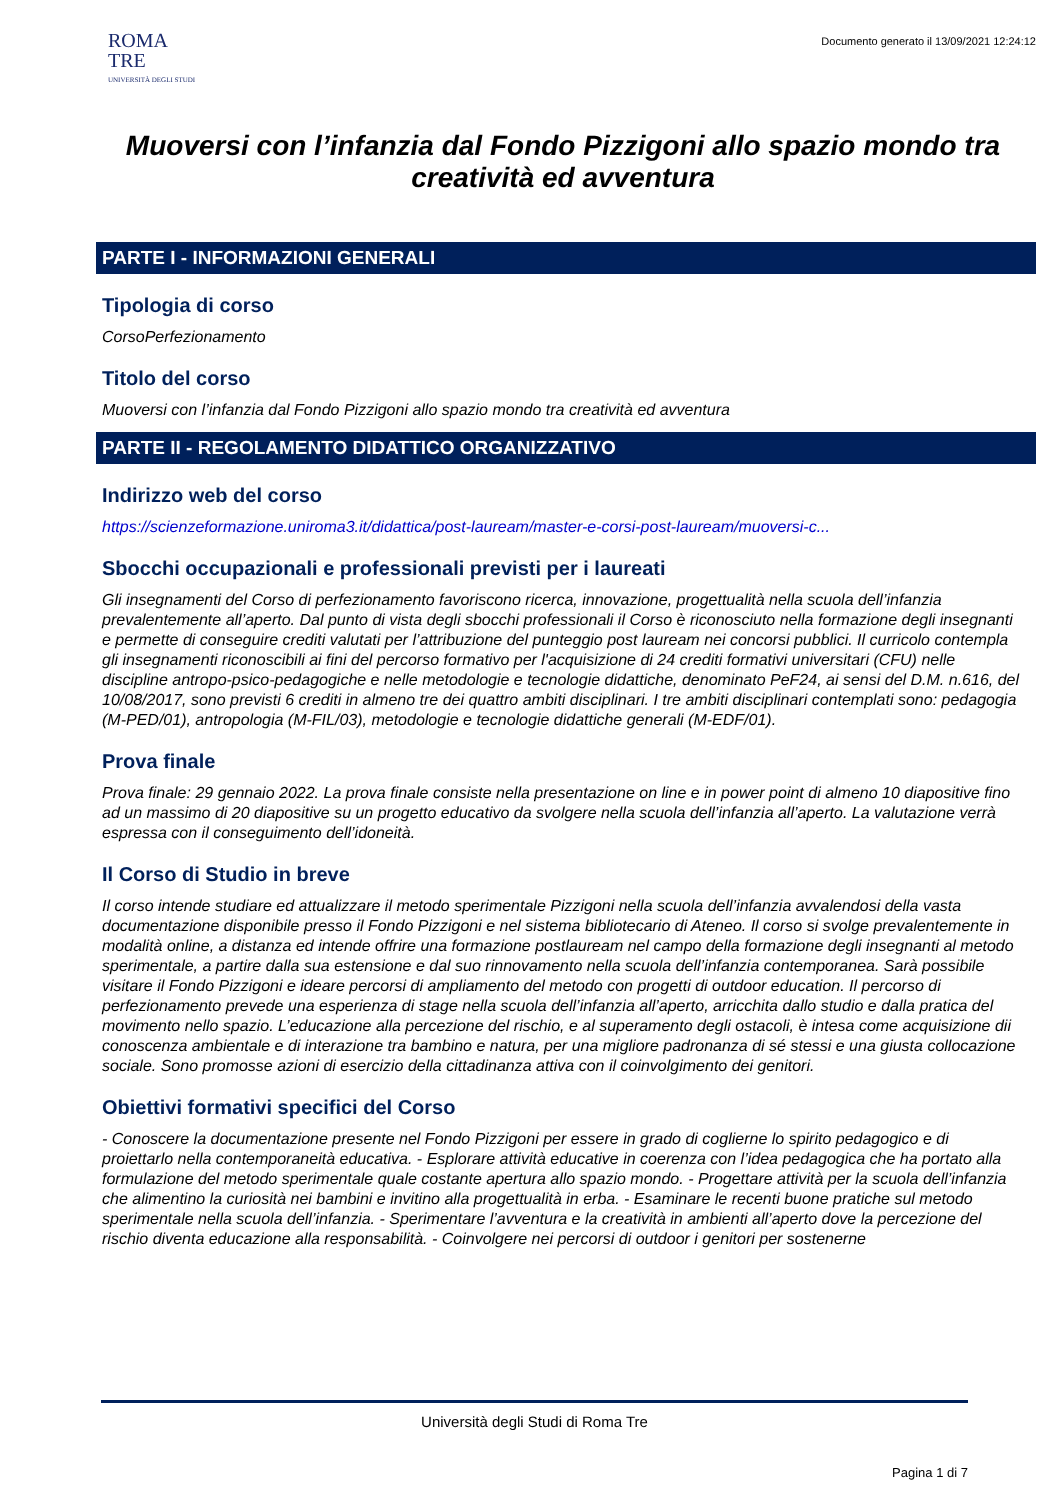ROMA
TRE
UNIVERSITÀ DEGLI STUDI
Documento generato il 13/09/2021 12:24:12
Muoversi con l’infanzia dal Fondo Pizzigoni allo spazio mondo tra creatività ed avventura
PARTE I - INFORMAZIONI GENERALI
Tipologia di corso
CorsoPerfezionamento
Titolo del corso
Muoversi con l’infanzia dal Fondo Pizzigoni allo spazio mondo tra creatività ed avventura
PARTE II - REGOLAMENTO DIDATTICO ORGANIZZATIVO
Indirizzo web del corso
https://scienzeformazione.uniroma3.it/didattica/post-lauream/master-e-corsi-post-lauream/muoversi-c...
Sbocchi occupazionali e professionali previsti per i laureati
Gli insegnamenti del Corso di perfezionamento favoriscono ricerca, innovazione, progettualità nella scuola dell’infanzia prevalentemente all’aperto. Dal punto di vista degli sbocchi professionali il Corso è riconosciuto nella formazione degli insegnanti e permette di conseguire crediti valutati per l’attribuzione del punteggio post lauream nei concorsi pubblici. Il curricolo contempla gli insegnamenti riconoscibili ai fini del percorso formativo per l'acquisizione di 24 crediti formativi universitari (CFU) nelle discipline antropo-psico-pedagogiche e nelle metodologie e tecnologie didattiche, denominato PeF24, ai sensi del D.M. n.616, del 10/08/2017, sono previsti 6 crediti in almeno tre dei quattro ambiti disciplinari. I tre ambiti disciplinari contemplati sono: pedagogia (M-PED/01), antropologia (M-FIL/03), metodologie e tecnologie didattiche generali (M-EDF/01).
Prova finale
Prova finale: 29 gennaio 2022. La prova finale consiste nella presentazione on line e in power point di almeno 10 diapositive fino ad un massimo di 20 diapositive su un progetto educativo da svolgere nella scuola dell’infanzia all’aperto. La valutazione verrà espressa con il conseguimento dell’idoneità.
Il Corso di Studio in breve
Il corso intende studiare ed attualizzare il metodo sperimentale Pizzigoni nella scuola dell’infanzia avvalendosi della vasta documentazione disponibile presso il Fondo Pizzigoni e nel sistema bibliotecario di Ateneo. Il corso si svolge prevalentemente in modalità online, a distanza ed intende offrire una formazione postlauream nel campo della formazione degli insegnanti al metodo sperimentale, a partire dalla sua estensione e dal suo rinnovamento nella scuola dell’infanzia contemporanea. Sarà possibile visitare il Fondo Pizzigoni e ideare percorsi di ampliamento del metodo con progetti di outdoor education. Il percorso di perfezionamento prevede una esperienza di stage nella scuola dell’infanzia all’aperto, arricchita dallo studio e dalla pratica del movimento nello spazio. L’educazione alla percezione del rischio, e al superamento degli ostacoli, è intesa come acquisizione dii conoscenza ambientale e di interazione tra bambino e natura, per una migliore padronanza di sé stessi e una giusta collocazione sociale. Sono promosse azioni di esercizio della cittadinanza attiva con il coinvolgimento dei genitori.
Obiettivi formativi specifici del Corso
- Conoscere la documentazione presente nel Fondo Pizzigoni per essere in grado di coglierne lo spirito pedagogico e di proiettarlo nella contemporaneità educativa. - Esplorare attività educative in coerenza con l’idea pedagogica che ha portato alla formulazione del metodo sperimentale quale costante apertura allo spazio mondo. - Progettare attività per la scuola dell’infanzia che alimentino la curiosità nei bambini e invitino alla progettualità in erba. - Esaminare le recenti buone pratiche sul metodo sperimentale nella scuola dell’infanzia. - Sperimentare l’avventura e la creatività in ambienti all’aperto dove la percezione del rischio diventa educazione alla responsabilità. - Coinvolgere nei percorsi di outdoor i genitori per sostenerne
Università degli Studi di Roma Tre
Pagina 1 di 7